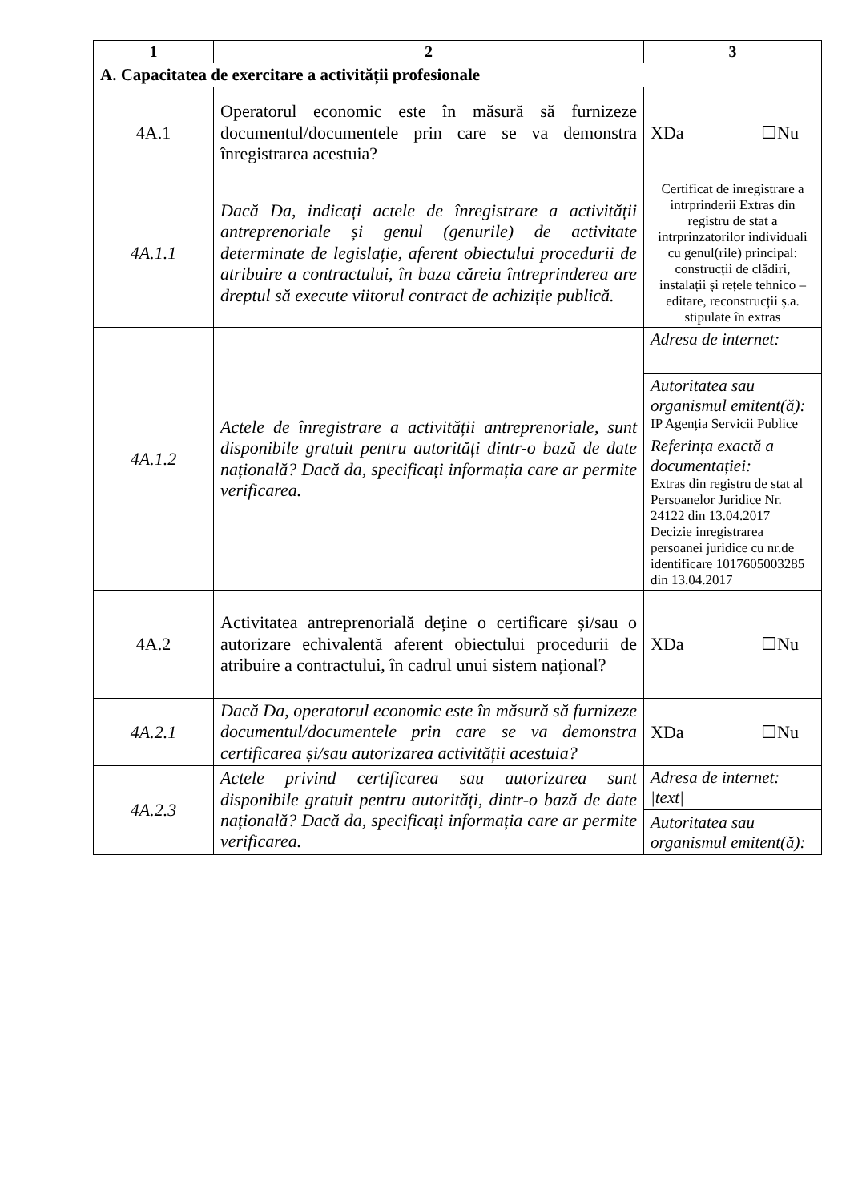| 1 | 2 | 3 |
| --- | --- | --- |
| A. Capacitatea de exercitare a activității profesionale | | |
| 4A.1 | Operatorul economic este în măsură să furnizeze documentul/documentele prin care se va demonstra înregistrarea acestuia? | XDa ☐Nu |
| 4A.1.1 | Dacă Da, indicați actele de înregistrare a activității antreprenoriale și genul (genurile) de activitate determinate de legislație, aferent obiectului procedurii de atribuire a contractului, în baza căreia întreprinderea are dreptul să execute viitorul contract de achiziție publică. | Certificat de inregistrare a intrprinderii Extras din registru de stat a intrprinzatorilor individuali cu genul(rile) principal: construcții de clădiri, instalații și rețele tehnico – editare, reconstrucții ș.a. stipulate în extras |
| 4A.1.2 | Actele de înregistrare a activității antreprenoriale, sunt disponibile gratuit pentru autorități dintr-o bază de date națională? Dacă da, specificați informația care ar permite verificarea. | Adresa de internet: |
| | | Autoritatea sau organismul emitent(ă): IP Agenția Servicii Publice |
| | | Referința exactă a documentației: Extras din registru de stat al Persoanelor Juridice Nr. 24122 din 13.04.2017 Decizie inregistrarea persoanei juridice cu nr.de identificare 1017605003285 din 13.04.2017 |
| 4A.2 | Activitatea antreprenorială deține o certificare și/sau o autorizare echivalentă aferent obiectului procedurii de atribuire a contractului, în cadrul unui sistem național? | XDa ☐Nu |
| 4A.2.1 | Dacă Da, operatorul economic este în măsură să furnizeze documentul/documentele prin care se va demonstra certificarea și/sau autorizarea activității acestuia? | XDa ☐Nu |
| 4A.2.3 | Actele privind certificarea sau autorizarea sunt disponibile gratuit pentru autorități, dintr-o bază de date națională? Dacă da, specificați informația care ar permite verificarea. | Adresa de internet: /text/ |
| | | Autoritatea sau organismul emitent(ă): |